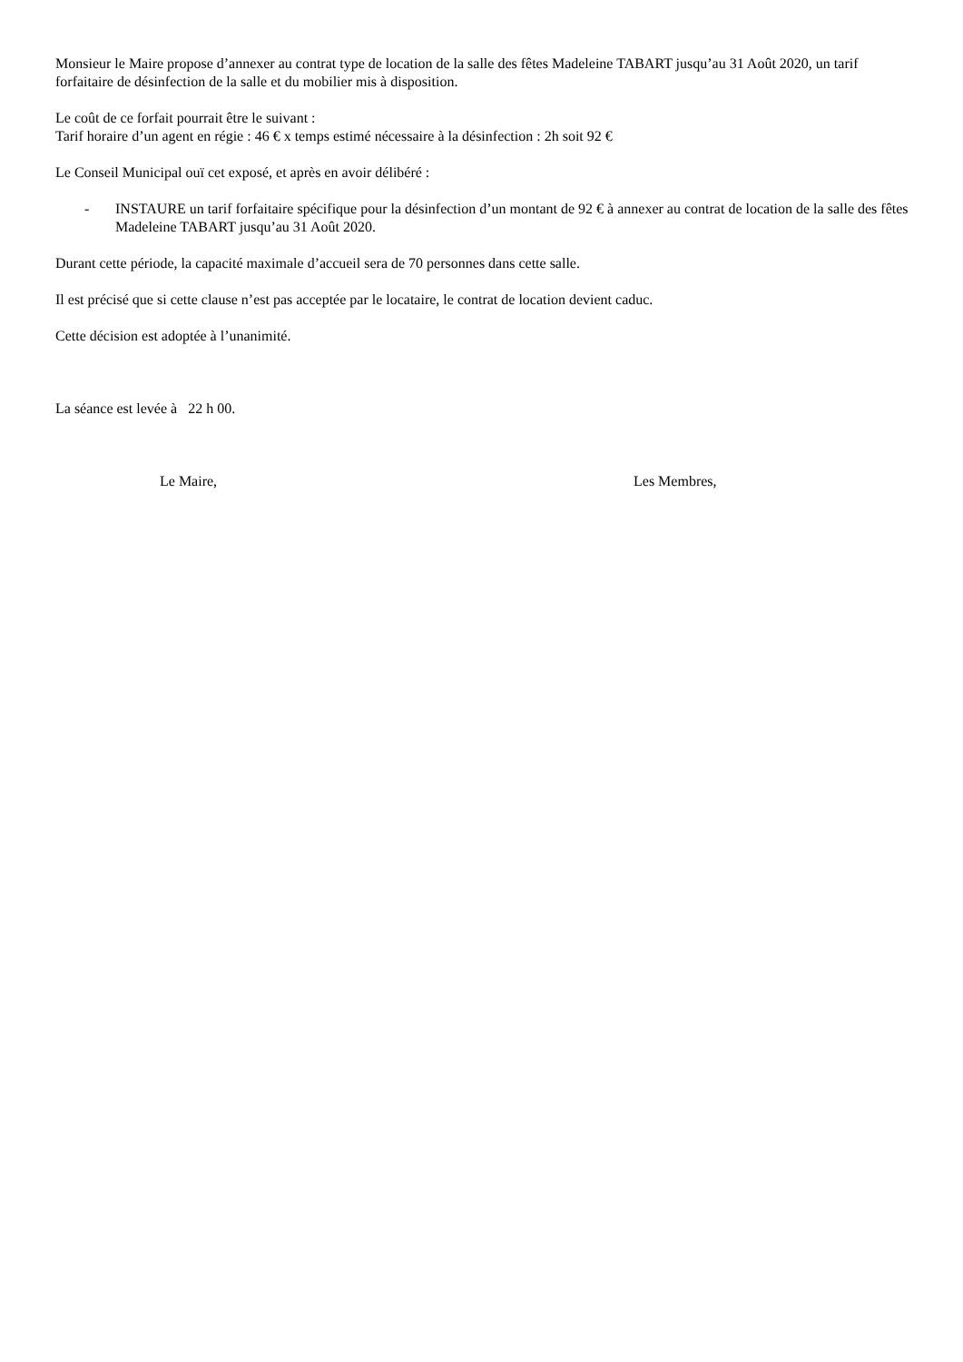Monsieur le Maire propose d’annexer au contrat type de location de la salle des fêtes Madeleine TABART jusqu’au 31 Août 2020, un tarif forfaitaire de désinfection de la salle et du mobilier mis à disposition.
Le coût de ce forfait pourrait être le suivant :
Tarif horaire d’un agent en régie : 46 € x temps estimé nécessaire à la désinfection : 2h soit 92 €
Le Conseil Municipal ouï cet exposé, et après en avoir délibéré :
- INSTAURE un tarif forfaitaire spécifique pour la désinfection d’un montant de 92 € à annexer au contrat de location de la salle des fêtes Madeleine TABART jusqu’au 31 Août 2020.
Durant cette période, la capacité maximale d’accueil sera de 70 personnes dans cette salle.
Il est précisé que si cette clause n’est pas acceptée par le locataire, le contrat de location devient caduc.
Cette décision est adoptée à l’unanimité.
La séance est levée à 22 h 00.
Le Maire, Les Membres,